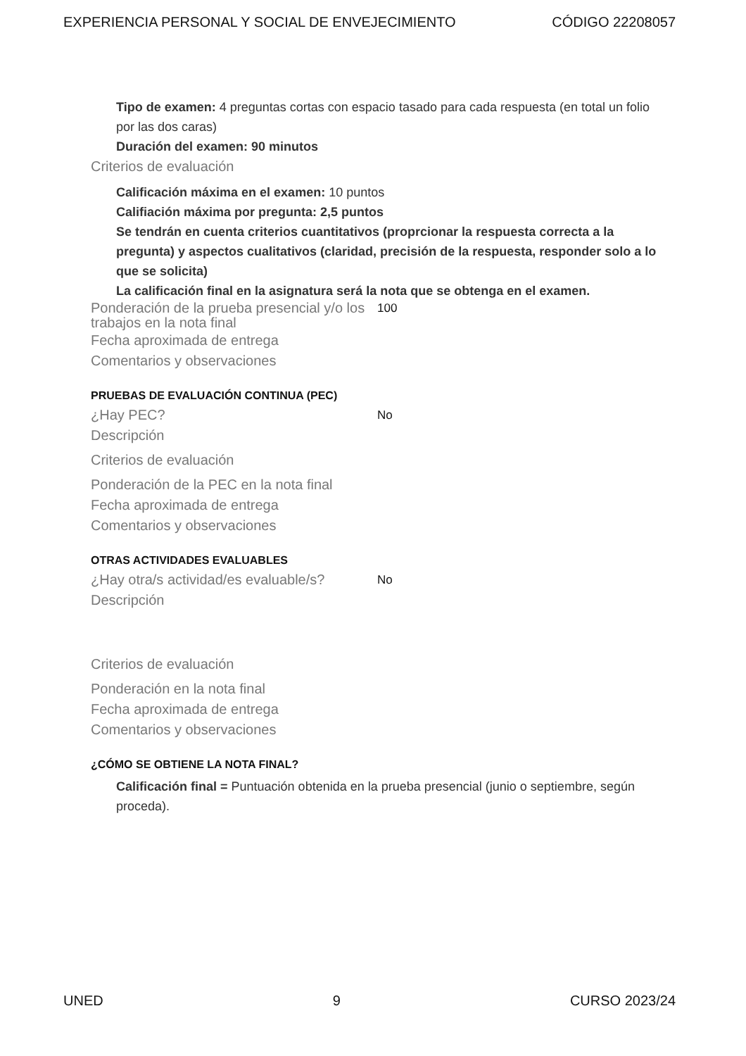EXPERIENCIA PERSONAL Y SOCIAL DE ENVEJECIMIENTO CÓDIGO 22208057
Tipo de examen: 4 preguntas cortas con espacio tasado para cada respuesta (en total un folio por las dos caras)
Duración del examen: 90 minutos
Criterios de evaluación
Calificación máxima en el examen: 10 puntos
Califiación máxima por pregunta: 2,5 puntos
Se tendrán en cuenta criterios cuantitativos (proprcionar la respuesta correcta a la pregunta) y aspectos cualitativos (claridad, precisión de la respuesta, responder solo a lo que se solicita)
La calificación final en la asignatura será la nota que se obtenga en el examen.
Ponderación de la prueba presencial y/o los trabajos en la nota final 100
Fecha aproximada de entrega
Comentarios y observaciones
PRUEBAS DE EVALUACIÓN CONTINUA (PEC)
¿Hay PEC? No
Descripción
Criterios de evaluación
Ponderación de la PEC en la nota final
Fecha aproximada de entrega
Comentarios y observaciones
OTRAS ACTIVIDADES EVALUABLES
¿Hay otra/s actividad/es evaluable/s? No
Descripción
Criterios de evaluación
Ponderación en la nota final
Fecha aproximada de entrega
Comentarios y observaciones
¿CÓMO SE OBTIENE LA NOTA FINAL?
Calificación final = Puntuación obtenida en la prueba presencial (junio o septiembre, según proceda).
UNED 9 CURSO 2023/24